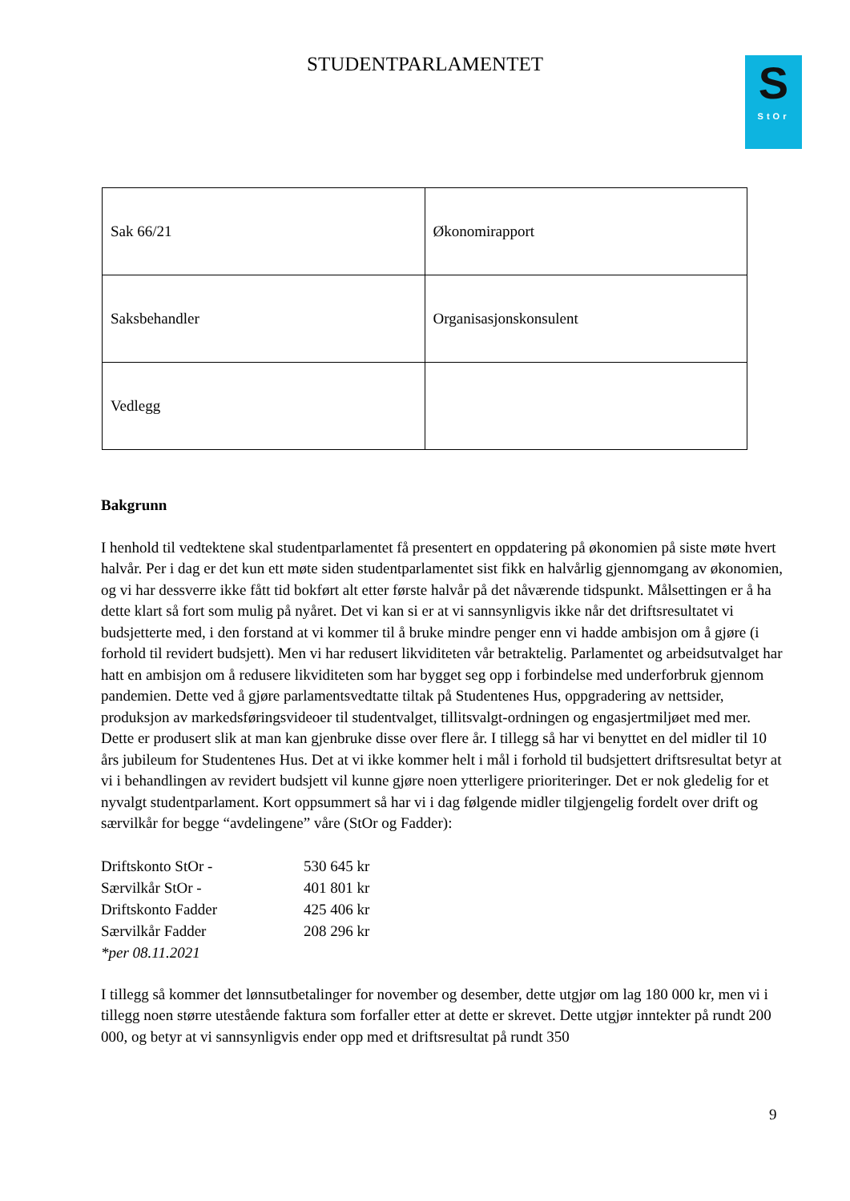S
StOr
STUDENTPARLAMENTET
| Sak 66/21 | Økonomirapport |
| Saksbehandler | Organisasjonskonsulent |
| Vedlegg | |
Bakgrunn
I henhold til vedtektene skal studentparlamentet få presentert en oppdatering på økonomien på siste møte hvert halvår. Per i dag er det kun ett møte siden studentparlamentet sist fikk en halvårlig gjennomgang av økonomien, og vi har dessverre ikke fått tid bokført alt etter første halvår på det nåværende tidspunkt. Målsettingen er å ha dette klart så fort som mulig på nyåret. Det vi kan si er at vi sannsynligvis ikke når det driftsresultatet vi budsjetterte med, i den forstand at vi kommer til å bruke mindre penger enn vi hadde ambisjon om å gjøre (i forhold til revidert budsjett). Men vi har redusert likviditeten vår betraktelig. Parlamentet og arbeidsutvalget har hatt en ambisjon om å redusere likviditeten som har bygget seg opp i forbindelse med underforbruk gjennom pandemien. Dette ved å gjøre parlamentsvedtatte tiltak på Studentenes Hus, oppgradering av nettsider, produksjon av markedsføringsvideoer til studentvalget, tillitsvalgt-ordningen og engasjertmiljøet med mer. Dette er produsert slik at man kan gjenbruke disse over flere år. I tillegg så har vi benyttet en del midler til 10 års jubileum for Studentenes Hus. Det at vi ikke kommer helt i mål i forhold til budsjettert driftsresultat betyr at vi i behandlingen av revidert budsjett vil kunne gjøre noen ytterligere prioriteringer. Det er nok gledelig for et nyvalgt studentparlament. Kort oppsummert så har vi i dag følgende midler tilgjengelig fordelt over drift og særvilkår for begge “avdelingene” våre (StOr og Fadder):
| Driftskonto StOr - | 530 645 kr |
| Særvilkår StOr - | 401 801 kr |
| Driftskonto Fadder | 425 406 kr |
| Særvilkår Fadder | 208 296 kr |
| *per 08.11.2021 | |
I tillegg så kommer det lønnsutbetalinger for november og desember, dette utgjør om lag 180 000 kr, men vi i tillegg noen større utestående faktura som forfaller etter at dette er skrevet. Dette utgjør inntekter på rundt 200 000, og betyr at vi sannsynligvis ender opp med et driftsresultat på rundt 350
9